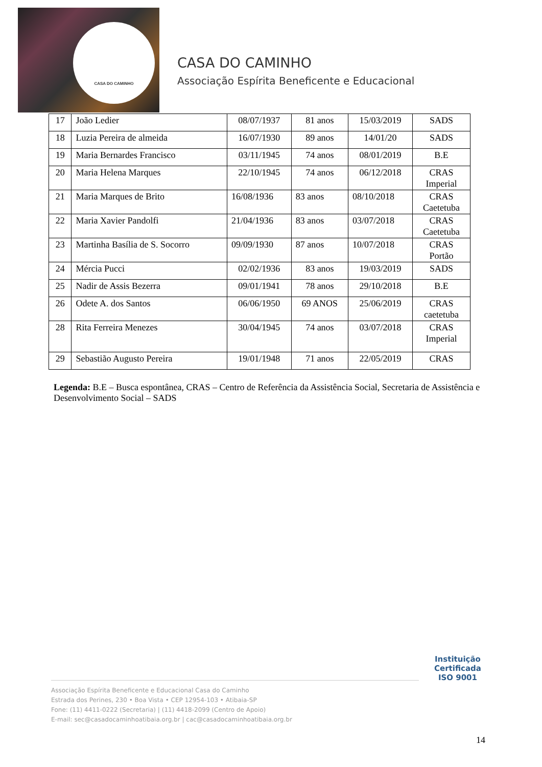CASA DO CAMINHO
CASA DO CAMINHO
Associação Espírita Beneficente e Educacional
| 17 | João Ledier | 08/07/1937 | 81 anos | 15/03/2019 | SADS |
| 18 | Luzia Pereira de almeida | 16/07/1930 | 89 anos | 14/01/20 | SADS |
| 19 | Maria Bernardes Francisco | 03/11/1945 | 74 anos | 08/01/2019 | B.E |
| 20 | Maria Helena Marques | 22/10/1945 | 74 anos | 06/12/2018 | CRAS Imperial |
| 21 | Maria Marques de Brito | 16/08/1936 | 83 anos | 08/10/2018 | CRAS Caetetuba |
| 22 | Maria Xavier Pandolfi | 21/04/1936 | 83 anos | 03/07/2018 | CRAS Caetetuba |
| 23 | Martinha Basília de S. Socorro | 09/09/1930 | 87 anos | 10/07/2018 | CRAS Portão |
| 24 | Mércia Pucci | 02/02/1936 | 83 anos | 19/03/2019 | SADS |
| 25 | Nadir de Assis Bezerra | 09/01/1941 | 78 anos | 29/10/2018 | B.E |
| 26 | Odete A. dos Santos | 06/06/1950 | 69 ANOS | 25/06/2019 | CRAS caetetuba |
| 28 | Rita Ferreira Menezes | 30/04/1945 | 74 anos | 03/07/2018 | CRAS Imperial |
| 29 | Sebastião Augusto Pereira | 19/01/1948 | 71 anos | 22/05/2019 | CRAS |
Legenda: B.E – Busca espontânea, CRAS – Centro de Referência da Assistência Social, Secretaria de Assistência e Desenvolvimento Social – SADS
Instituição
Certificada
ISO 9001
Associação Espírita Beneficente e Educacional Casa do Caminho
Estrada dos Perines, 230 • Boa Vista • CEP 12954-103 • Atibaia-SP
Fone: (11) 4411-0222 (Secretaria) | (11) 4418-2099 (Centro de Apoio)
E-mail: sec@casadocaminhoatibaia.org.br | cac@casadocaminhoatibaia.org.br
14